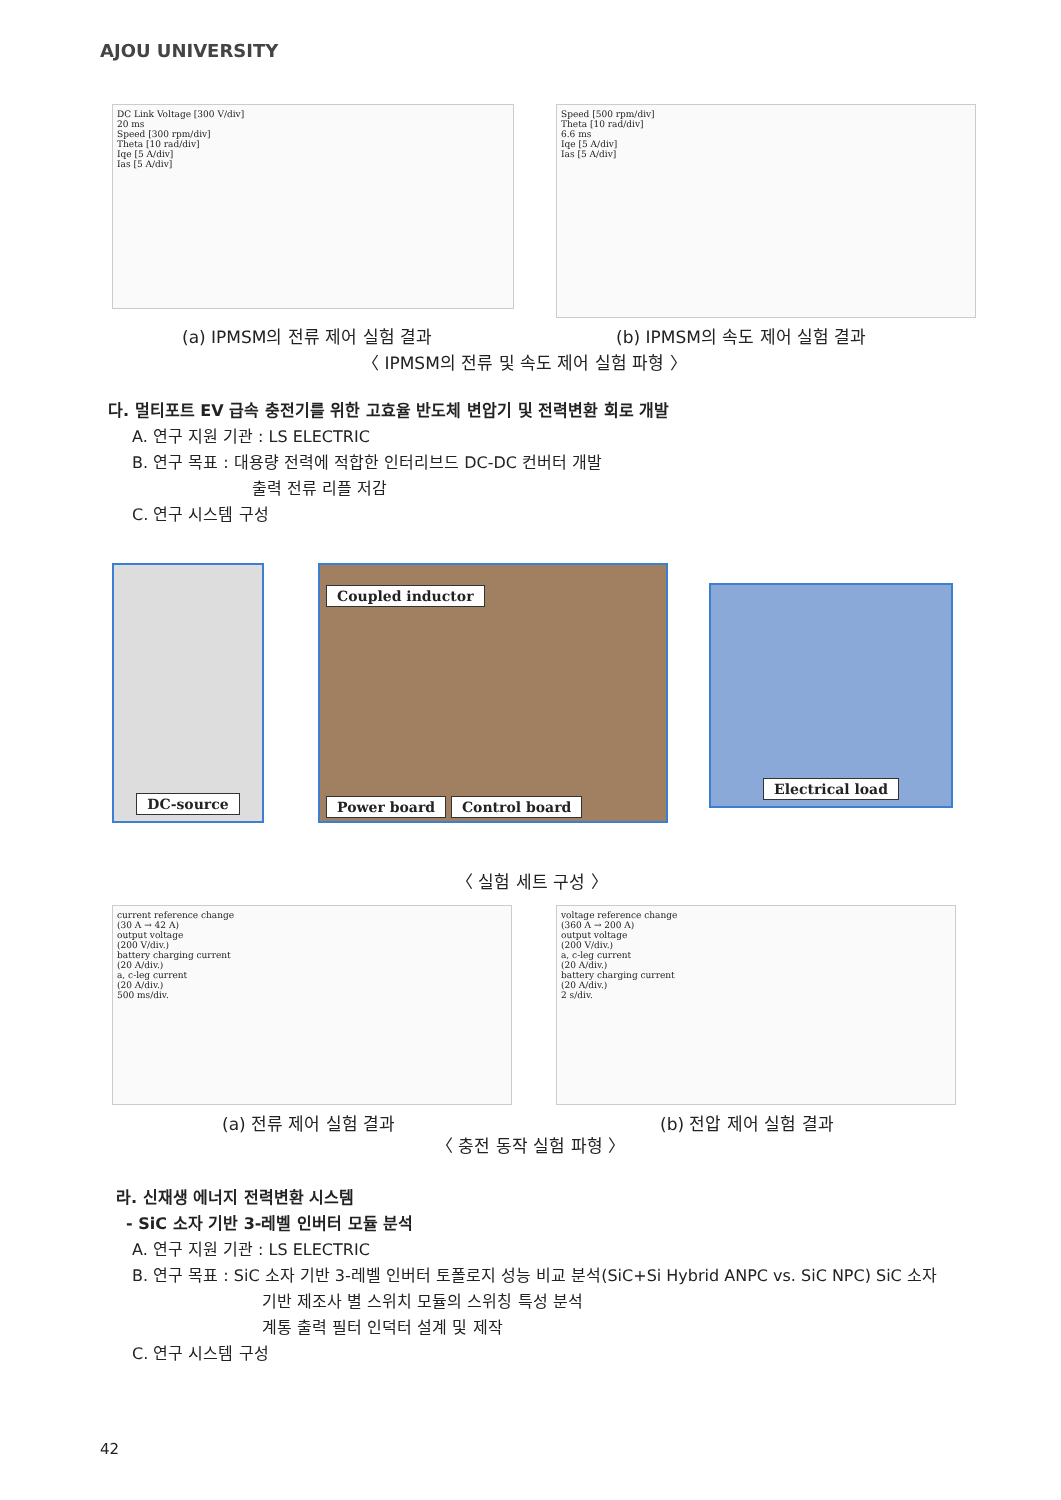AJOU UNIVERSITY
DC Link Voltage [300 V/div]
20 ms
Speed [300 rpm/div]
Theta [10 rad/div]
Iqe [5 A/div]
Ias [5 A/div]
Speed [500 rpm/div]
Theta [10 rad/div]
6.6 ms
Iqe [5 A/div]
Ias [5 A/div]
(a) IPMSM의 전류 제어 실험 결과 (b) IPMSM의 속도 제어 실험 결과
〈 IPMSM의 전류 및 속도 제어 실험 파형 〉
다. 멀티포트 EV 급속 충전기를 위한 고효율 반도체 변압기 및 전력변환 회로 개발
A. 연구 지원 기관 : LS ELECTRIC
B. 연구 목표 : 대용량 전력에 적합한 인터리브드 DC-DC 컨버터 개발
출력 전류 리플 저감
C. 연구 시스템 구성
DC-source
Coupled inductor
Power board Control board
Electrical load
〈 실험 세트 구성 〉
current reference change
(30 A → 42 A)
output voltage
(200 V/div.)
battery charging current
(20 A/div.)
a, c-leg current
(20 A/div.)
500 ms/div.
voltage reference change
(360 A → 200 A)
output voltage
(200 V/div.)
a, c-leg current
(20 A/div.)
battery charging current
(20 A/div.)
2 s/div.
(a) 전류 제어 실험 결과 (b) 전압 제어 실험 결과
〈 충전 동작 실험 파형 〉
라. 신재생 에너지 전력변환 시스템
- SiC 소자 기반 3-레벨 인버터 모듈 분석
A. 연구 지원 기관 : LS ELECTRIC
B. 연구 목표 : SiC 소자 기반 3-레벨 인버터 토폴로지 성능 비교 분석(SiC+Si Hybrid ANPC vs. SiC NPC) SiC 소자
기반 제조사 별 스위치 모듈의 스위칭 특성 분석
계통 출력 필터 인덕터 설계 및 제작
C. 연구 시스템 구성
42